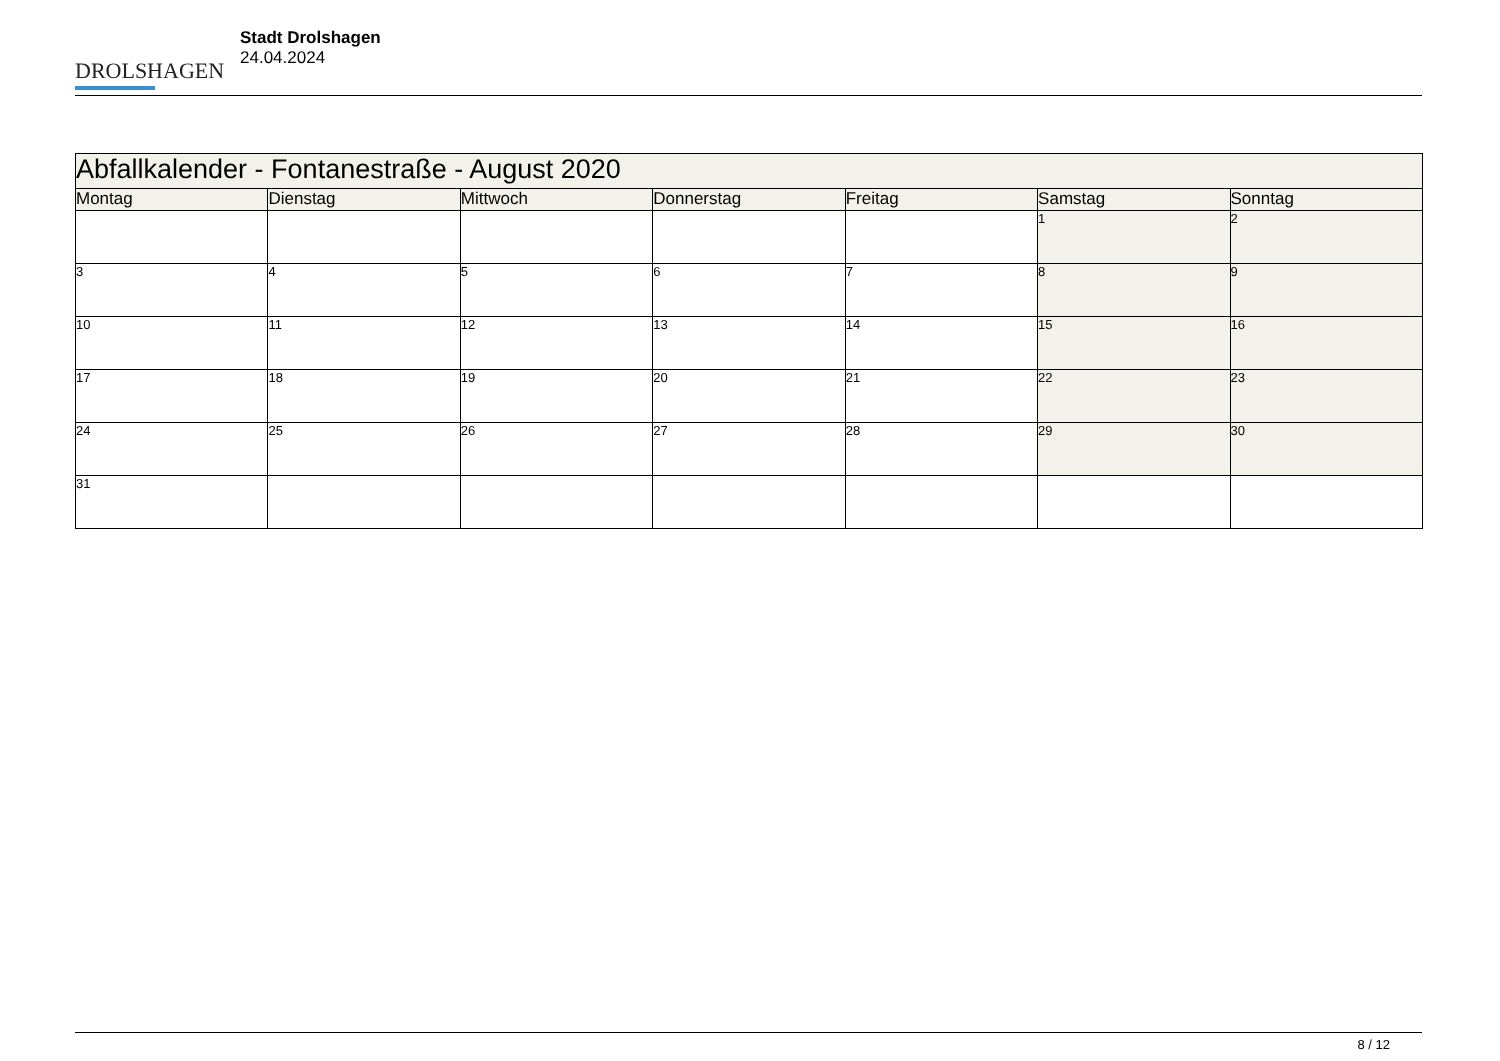DROLSHAGEN
Stadt Drolshagen
24.04.2024
| Abfallkalender - Fontanestraße - August 2020 | | | | | | |
| --- | --- | --- | --- | --- | --- | --- |
| Montag | Dienstag | Mittwoch | Donnerstag | Freitag | Samstag | Sonntag |
| | | | | | 1 | 2 |
| 3 | 4 | 5 | 6 | 7 | 8 | 9 |
| 10 | 11 | 12 | 13 | 14 | 15 | 16 |
| 17 | 18 | 19 | 20 | 21 | 22 | 23 |
| 24 | 25 | 26 | 27 | 28 | 29 | 30 |
| 31 | | | | | | |
8 / 12